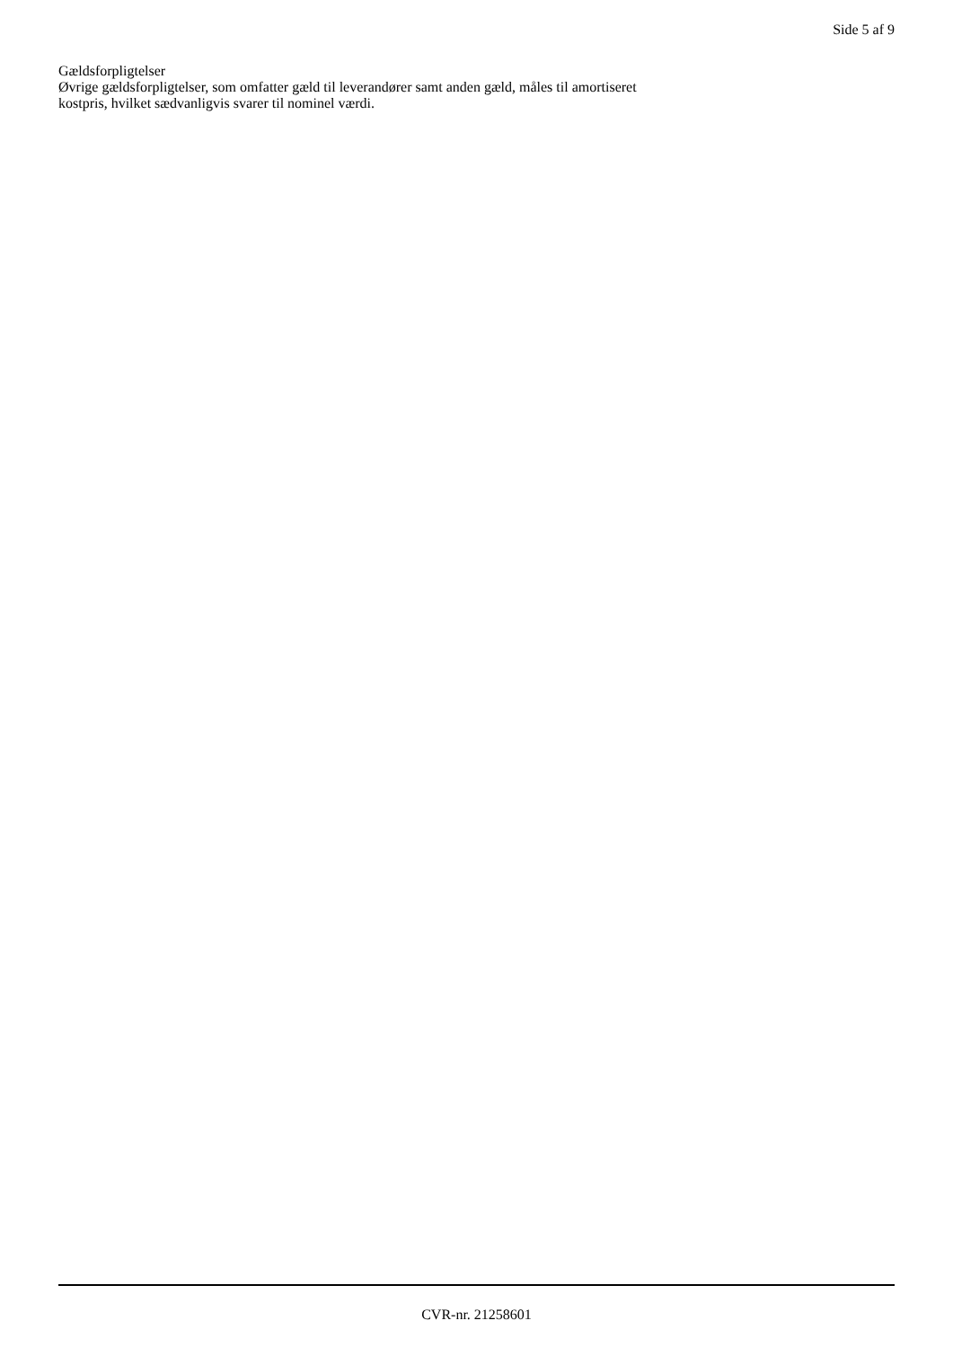Side 5 af 9
Gældsforpligtelser
Øvrige gældsforpligtelser, som omfatter gæld til leverandører samt anden gæld, måles til amortiseret
kostpris, hvilket sædvanligvis svarer til nominel værdi.
CVR-nr. 21258601